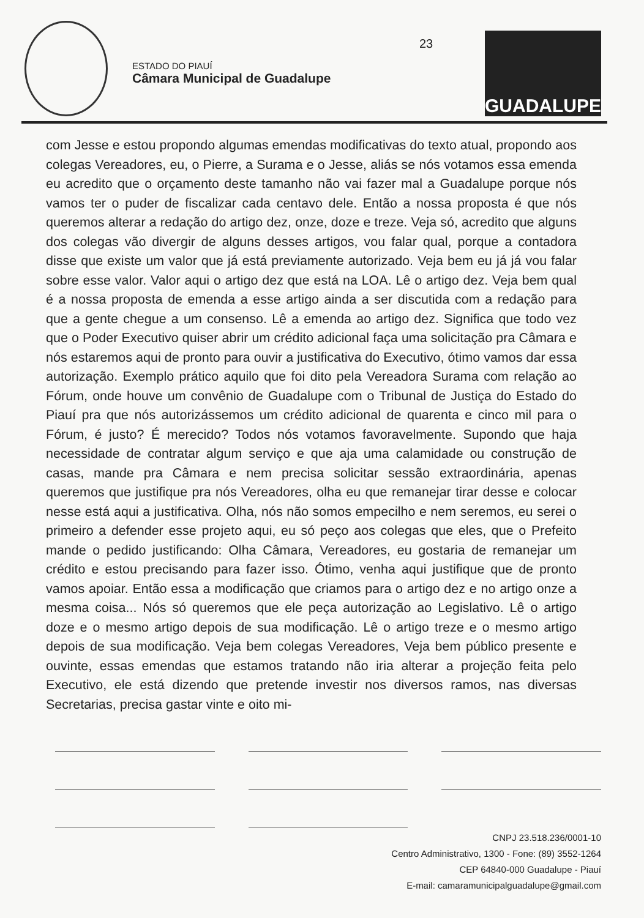ESTADO DO PIAUÍ
Câmara Municipal de Guadalupe
23 GUADALUPE
com Jesse e estou propondo algumas emendas modificativas do texto atual, propondo aos colegas Vereadores, eu, o Pierre, a Surama e o Jesse, aliás se nós votamos essa emenda eu acredito que o orçamento deste tamanho não vai fazer mal a Guadalupe porque nós vamos ter o puder de fiscalizar cada centavo dele. Então a nossa proposta é que nós queremos alterar a redação do artigo dez, onze, doze e treze. Veja só, acredito que alguns dos colegas vão divergir de alguns desses artigos, vou falar qual, porque a contadora disse que existe um valor que já está previamente autorizado. Veja bem eu já já vou falar sobre esse valor. Valor aqui o artigo dez que está na LOA. Lê o artigo dez. Veja bem qual é a nossa proposta de emenda a esse artigo ainda a ser discutida com a redação para que a gente chegue a um consenso. Lê a emenda ao artigo dez. Significa que todo vez que o Poder Executivo quiser abrir um crédito adicional faça uma solicitação pra Câmara e nós estaremos aqui de pronto para ouvir a justificativa do Executivo, ótimo vamos dar essa autorização. Exemplo prático aquilo que foi dito pela Vereadora Surama com relação ao Fórum, onde houve um convênio de Guadalupe com o Tribunal de Justiça do Estado do Piauí pra que nós autorizássemos um crédito adicional de quarenta e cinco mil para o Fórum, é justo? É merecido? Todos nós votamos favoravelmente. Supondo que haja necessidade de contratar algum serviço e que aja uma calamidade ou construção de casas, mande pra Câmara e nem precisa solicitar sessão extraordinária, apenas queremos que justifique pra nós Vereadores, olha eu que remanejar tirar desse e colocar nesse está aqui a justificativa. Olha, nós não somos empecilho e nem seremos, eu serei o primeiro a defender esse projeto aqui, eu só peço aos colegas que eles, que o Prefeito mande o pedido justificando: Olha Câmara, Vereadores, eu gostaria de remanejar um crédito e estou precisando para fazer isso. Ótimo, venha aqui justifique que de pronto vamos apoiar. Então essa a modificação que criamos para o artigo dez e no artigo onze a mesma coisa... Nós só queremos que ele peça autorização ao Legislativo. Lê o artigo doze e o mesmo artigo depois de sua modificação. Lê o artigo treze e o mesmo artigo depois de sua modificação. Veja bem colegas Vereadores, Veja bem público presente e ouvinte, essas emendas que estamos tratando não iria alterar a projeção feita pelo Executivo, ele está dizendo que pretende investir nos diversos ramos, nas diversas Secretarias, precisa gastar vinte e oito mi-
CNPJ 23.518.236/0001-10
Centro Administrativo, 1300 - Fone: (89) 3552-1264
CEP 64840-000 Guadalupe - Piauí
E-mail: camaramunicipalguadalupe@gmail.com